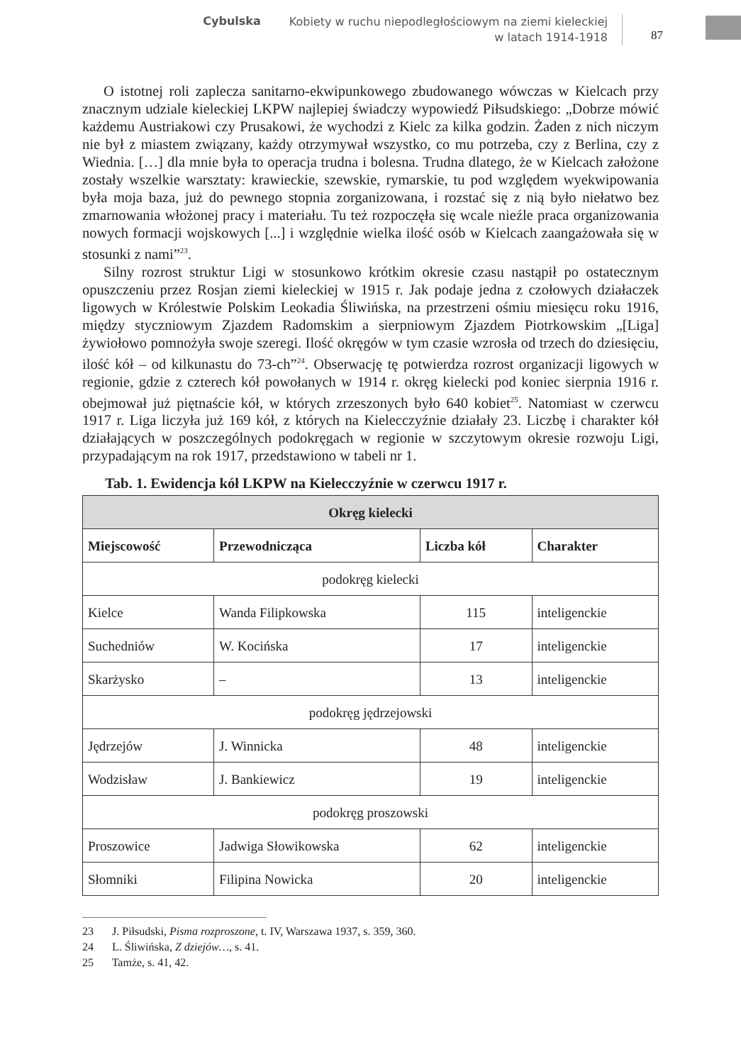Cybulska Kobiety w ruchu niepodległościowym na ziemi kieleckiej
w latach 1914-1918 87
O istotnej roli zaplecza sanitarno-ekwipunkowego zbudowanego wówczas w Kielcach przy znacznym udziale kieleckiej LKPW najlepiej świadczy wypowiedź Piłsudskiego: „Dobrze mówić każdemu Austriakowi czy Prusakowi, że wychodzi z Kielc za kilka godzin. Żaden z nich niczym nie był z miastem związany, każdy otrzymywał wszystko, co mu potrzeba, czy z Berlina, czy z Wiednia. […] dla mnie była to operacja trudna i bolesna. Trudna dlatego, że w Kielcach założone zostały wszelkie warsztaty: krawieckie, szewskie, rymarskie, tu pod względem wyekwipowania była moja baza, już do pewnego stopnia zorganizowana, i rozstać się z nią było niełatwo bez zmarnowania włożonej pracy i materiału. Tu też rozpoczęła się wcale nieźle praca organizowania nowych formacji wojskowych [...] i względnie wielka ilość osób w Kielcach zaangażowała się w stosunki z nami”<sup>23</sup>.
Silny rozrost struktur Ligi w stosunkowo krótkim okresie czasu nastąpił po ostatecznym opuszczeniu przez Rosjan ziemi kieleckiej w 1915 r. Jak podaje jedna z czołowych działaczek ligowych w Królestwie Polskim Leokadia Śliwińska, na przestrzeni ośmiu miesięcu roku 1916, między styczniowym Zjazdem Radomskim a sierpniowym Zjazdem Piotrkowskim „[Liga] żywiołowo pomnożyła swoje szeregi. Ilość okręgów w tym czasie wzrosła od trzech do dziesięciu, ilość kół – od kilkunastu do 73-ch”<sup>24</sup>. Obserwację tę potwierdza rozrost organizacji ligowych w regionie, gdzie z czterech kół powołanych w 1914 r. okręg kielecki pod koniec sierpnia 1916 r. obejmował już piętnaście kół, w których zrzeszonych było 640 kobiet<sup>25</sup>. Natomiast w czerwcu 1917 r. Liga liczyła już 169 kół, z których na Kielecczyźnie działały 23. Liczbę i charakter kół działających w poszczególnych podokręgach w regionie w szczytowym okresie rozwoju Ligi, przypadającym na rok 1917, przedstawiono w tabeli nr 1.
Tab. 1. Ewidencja kół LKPW na Kielecczyźnie w czerwcu 1917 r.
| Okręg kielecki | | | |
| --- | --- | --- | --- |
| Miejscowość | Przewodnicząca | Liczba kół | Charakter |
| podokręg kielecki | | | |
| Kielce | Wanda Filipkowska | 115 | inteligenckie |
| Suchedniów | W. Kocińska | 17 | inteligenckie |
| Skarżysko | – | 13 | inteligenckie |
| podokręg jędrzejowski | | | |
| Jędrzejów | J. Winnicka | 48 | inteligenckie |
| Wodzisław | J. Bankiewicz | 19 | inteligenckie |
| podokręg proszowski | | | |
| Proszowice | Jadwiga Słowikowska | 62 | inteligenckie |
| Słomniki | Filipina Nowicka | 20 | inteligenckie |
23 J. Piłsudski, Pisma rozproszone, t. IV, Warszawa 1937, s. 359, 360.
24 L. Śliwińska, Z dziejów…, s. 41.
25 Tamże, s. 41, 42.